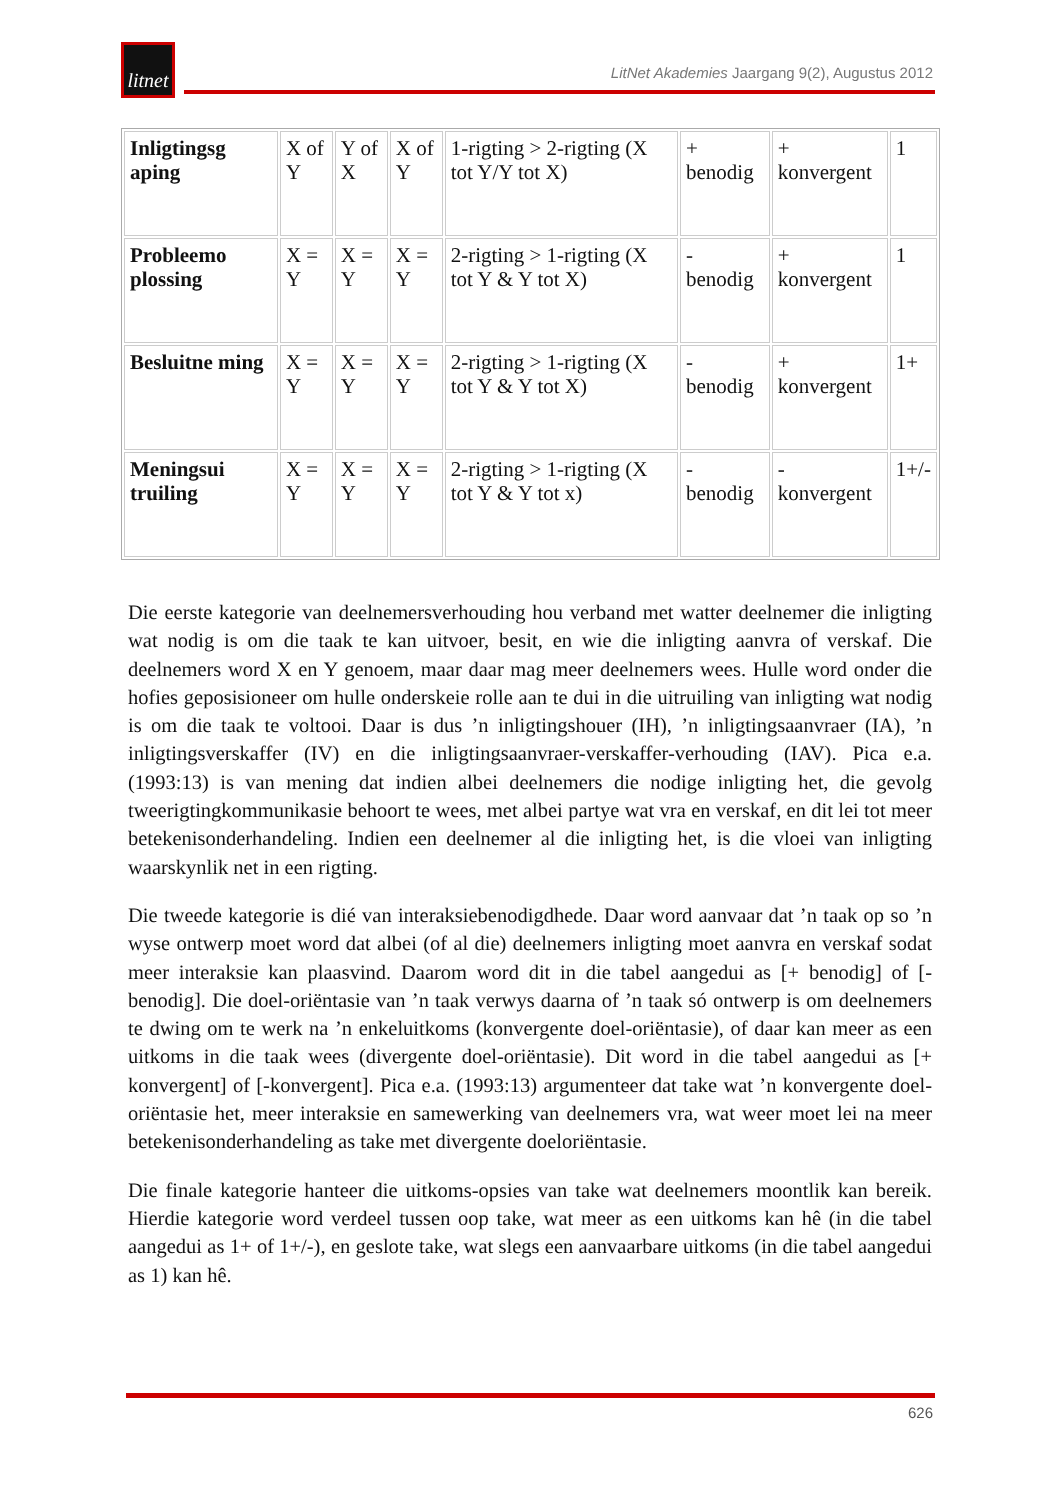litnet
LitNet Akademies Jaargang 9(2), Augustus 2012
| Inligtingsg aping | X of Y | Y of X | X of Y | 1-rigting > 2-rigting (X tot Y/Y tot X) | + benodig | + konvergent | 1 |
| Probleemo plossing | X = Y | X = Y | X = Y | 2-rigting > 1-rigting (X tot Y & Y tot X) | - benodig | + konvergent | 1 |
| Besluitne ming | X = Y | X = Y | X = Y | 2-rigting > 1-rigting (X tot Y & Y tot X) | - benodig | + konvergent | 1+ |
| Meningsui truiling | X = Y | X = Y | X = Y | 2-rigting > 1-rigting (X tot Y & Y tot x) | - benodig | - konvergent | 1+/- |
Die eerste kategorie van deelnemersverhouding hou verband met watter deelnemer die inligting wat nodig is om die taak te kan uitvoer, besit, en wie die inligting aanvra of verskaf. Die deelnemers word X en Y genoem, maar daar mag meer deelnemers wees. Hulle word onder die hofies geposisioneer om hulle onderskeie rolle aan te dui in die uitruiling van inligting wat nodig is om die taak te voltooi. Daar is dus ’n inligtingshouer (IH), ’n inligtingsaanvraer (IA), ’n inligtingsverskaffer (IV) en die inligtingsaanvraer-verskaffer-verhouding (IAV). Pica e.a. (1993:13) is van mening dat indien albei deelnemers die nodige inligting het, die gevolg tweerigtingkommunikasie behoort te wees, met albei partye wat vra en verskaf, en dit lei tot meer betekenisonderhandeling. Indien een deelnemer al die inligting het, is die vloei van inligting waarskynlik net in een rigting.
Die tweede kategorie is dié van interaksiebenodigdhede. Daar word aanvaar dat ’n taak op so ’n wyse ontwerp moet word dat albei (of al die) deelnemers inligting moet aanvra en verskaf sodat meer interaksie kan plaasvind. Daarom word dit in die tabel aangedui as [+ benodig] of [- benodig]. Die doel-oriëntasie van ’n taak verwys daarna of ’n taak só ontwerp is om deelnemers te dwing om te werk na ’n enkeluitkoms (konvergente doel-oriëntasie), of daar kan meer as een uitkoms in die taak wees (divergente doel-oriëntasie). Dit word in die tabel aangedui as [+ konvergent] of [-konvergent]. Pica e.a. (1993:13) argumenteer dat take wat ’n konvergente doel-oriëntasie het, meer interaksie en samewerking van deelnemers vra, wat weer moet lei na meer betekenisonderhandeling as take met divergente doeloriëntasie.
Die finale kategorie hanteer die uitkoms-opsies van take wat deelnemers moontlik kan bereik. Hierdie kategorie word verdeel tussen oop take, wat meer as een uitkoms kan hê (in die tabel aangedui as 1+ of 1+/-), en geslote take, wat slegs een aanvaarbare uitkoms (in die tabel aangedui as 1) kan hê.
626